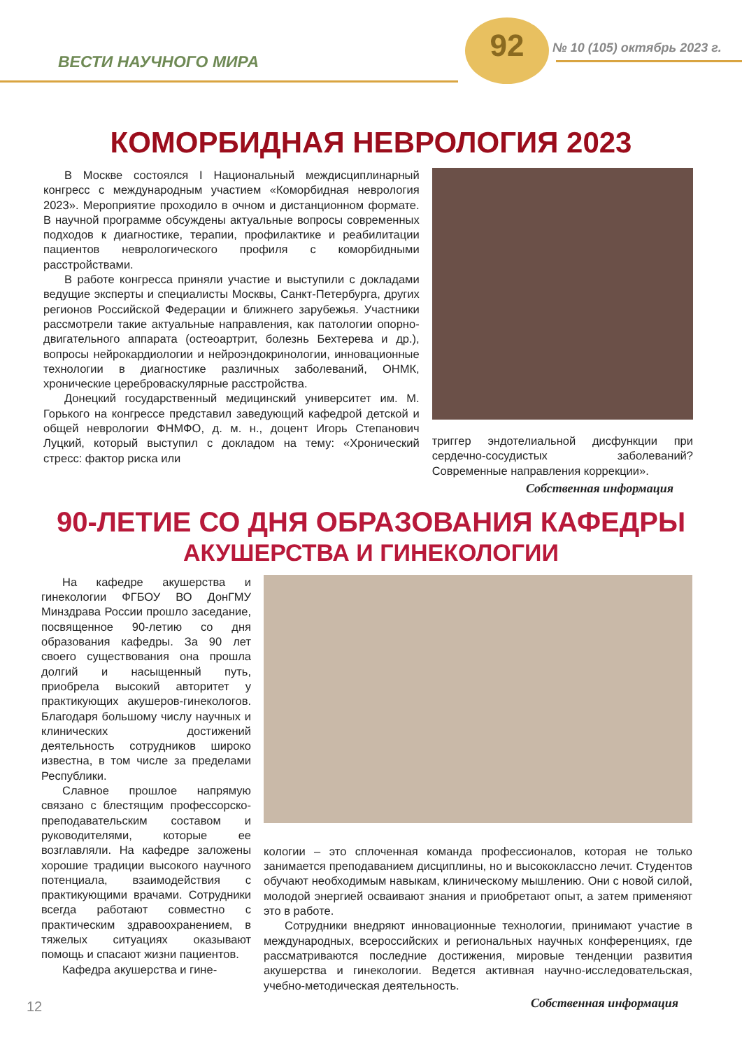ВЕСТИ НАУЧНОГО МИРА
92 № 10 (105) октябрь 2023 г.
КОМОРБИДНАЯ НЕВРОЛОГИЯ 2023
В Москве состоялся I Национальный междисциплинарный конгресс с международным участием «Коморбидная неврология 2023». Мероприятие проходило в очном и дистанционном формате. В научной программе обсуждены актуальные вопросы современных подходов к диагностике, терапии, профилактике и реабилитации пациентов неврологического профиля с коморбидными расстройствами.
В работе конгресса приняли участие и выступили с докладами ведущие эксперты и специалисты Москвы, Санкт-Петербурга, других регионов Российской Федерации и ближнего зарубежья. Участники рассмотрели такие актуальные направления, как патологии опорно-двигательного аппарата (остеоартрит, болезнь Бехтерева и др.), вопросы нейрокардиологии и нейроэндокринологии, инновационные технологии в диагностике различных заболеваний, ОНМК, хронические цереброваскулярные расстройства.
Донецкий государственный медицинский университет им. М. Горького на конгрессе представил заведующий кафедрой детской и общей неврологии ФНМФО, д. м. н., доцент Игорь Степанович Луцкий, который выступил с докладом на тему: «Хронический стресс: фактор риска или
триггер эндотелиальной дисфункции при сердечно-сосудистых заболеваний? Современные направления коррекции».
Собственная информация
90-ЛЕТИЕ СО ДНЯ ОБРАЗОВАНИЯ КАФЕДРЫ
АКУШЕРСТВА И ГИНЕКОЛОГИИ
На кафедре акушерства и гинекологии ФГБОУ ВО ДонГМУ Минздрава России прошло заседание, посвященное 90-летию со дня образования кафедры. За 90 лет своего существования она прошла долгий и насыщенный путь, приобрела высокий авторитет у практикующих акушеров-гинекологов. Благодаря большому числу научных и клинических достижений деятельность сотрудников широко известна, в том числе за пределами Республики.
Славное прошлое напрямую связано с блестящим профессорско-преподавательским составом и руководителями, которые ее возглавляли. На кафедре заложены хорошие традиции высокого научного потенциала, взаимодействия с практикующими врачами. Сотрудники всегда работают совместно с практическим здравоохранением, в тяжелых ситуациях оказывают помощь и спасают жизни пациентов.
Кафедра акушерства и гине-
кологии – это сплоченная команда профессионалов, которая не только занимается преподаванием дисциплины, но и высококлассно лечит. Студентов обучают необходимым навыкам, клиническому мышлению. Они с новой силой, молодой энергией осваивают знания и приобретают опыт, а затем применяют это в работе.
Сотрудники внедряют инновационные технологии, принимают участие в международных, всероссийских и региональных научных конференциях, где рассматриваются последние достижения, мировые тенденции развития акушерства и гинекологии. Ведется активная научно-исследовательская, учебно-методическая деятельность.
Собственная информация
12